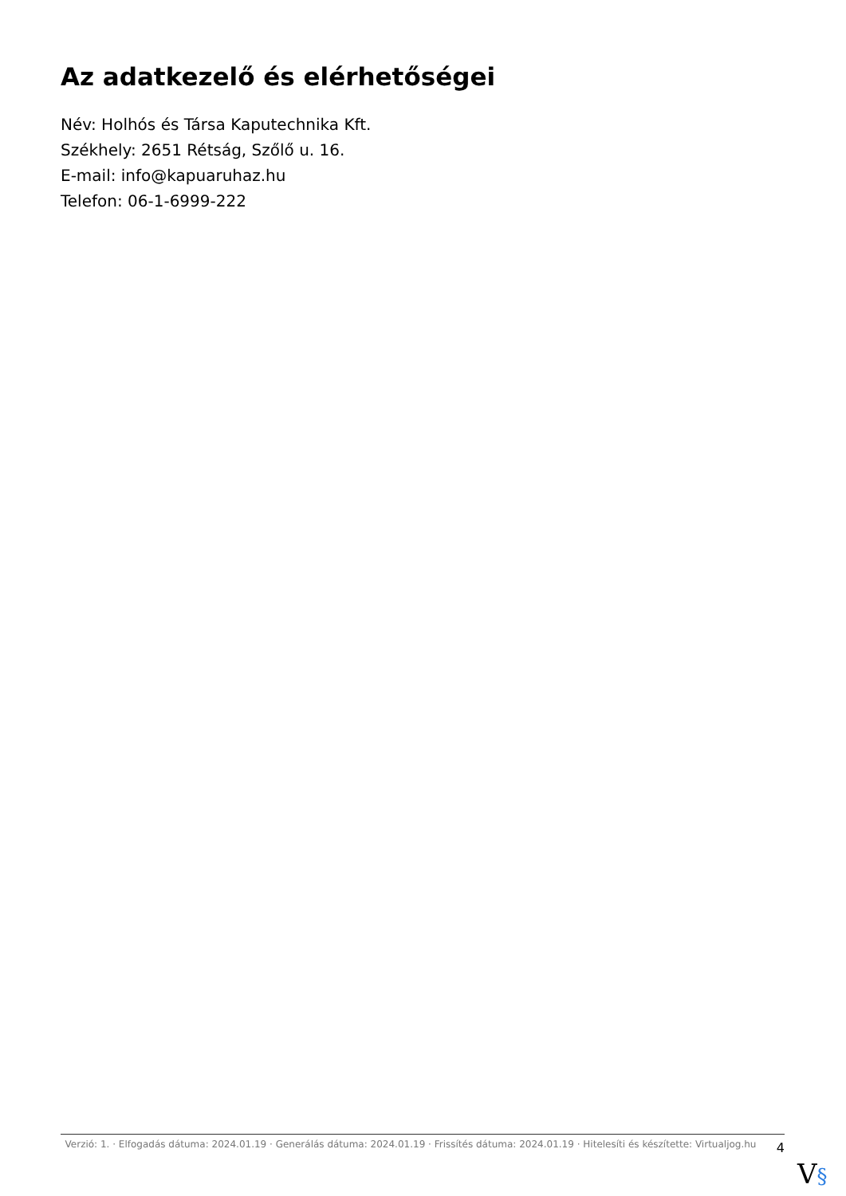Az adatkezelő és elérhetőségei
Név: Holhós és Társa Kaputechnika Kft.
Székhely: 2651 Rétság, Szőlő u. 16.
E-mail: info@kapuaruhaz.hu
Telefon: 06-1-6999-222
Verzió: 1. · Elfogadás dátuma: 2024.01.19 · Generálás dátuma: 2024.01.19 · Frissítés dátuma: 2024.01.19 · Hitelesíti és készítette: Virtualjog.hu
4
V§